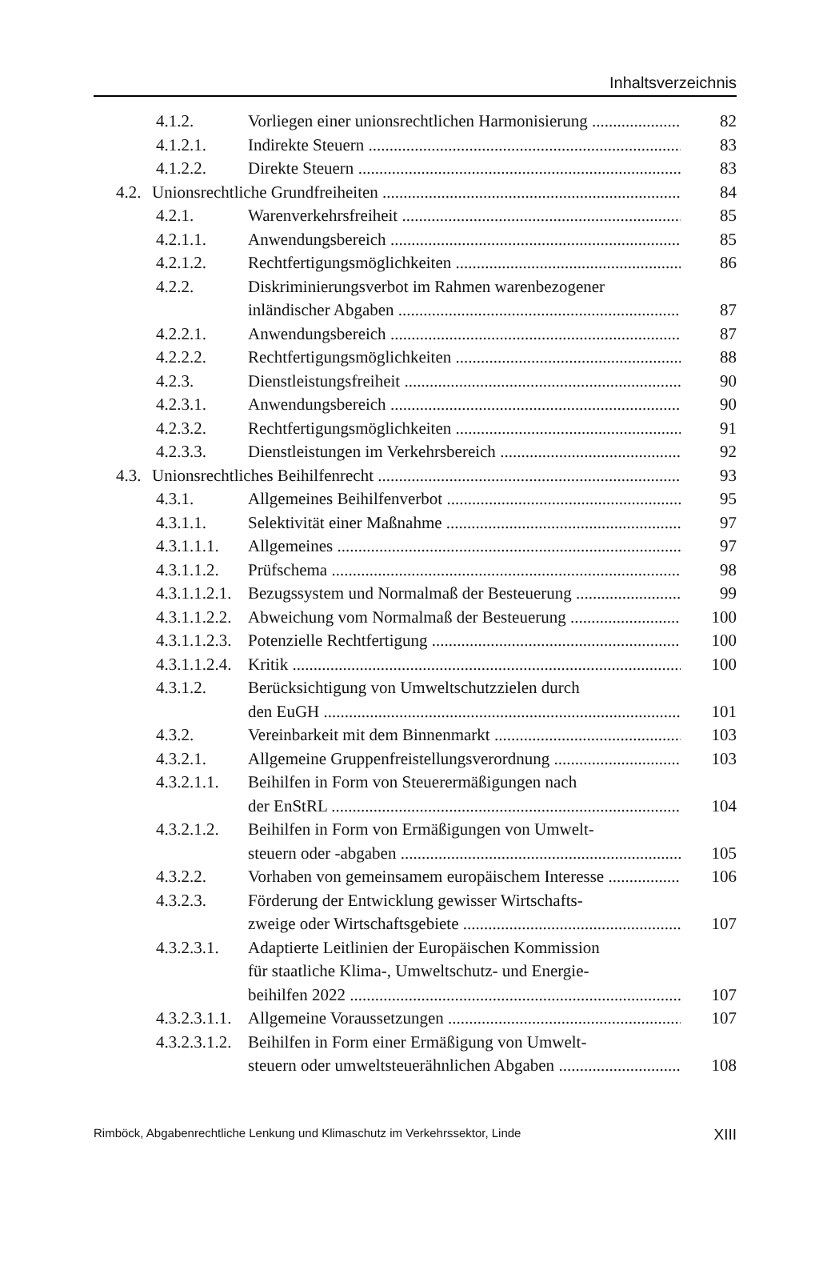Inhaltsverzeichnis
4.1.2. Vorliegen einer unionsrechtlichen Harmonisierung 82
4.1.2.1. Indirekte Steuern 83
4.1.2.2. Direkte Steuern 83
4.2. Unionsrechtliche Grundfreiheiten 84
4.2.1. Warenverkehrsfreiheit 85
4.2.1.1. Anwendungsbereich 85
4.2.1.2. Rechtfertigungsmöglichkeiten 86
4.2.2. Diskriminierungsverbot im Rahmen warenbezogener
inländischer Abgaben
87
4.2.2.1. Anwendungsbereich 87
4.2.2.2. Rechtfertigungsmöglichkeiten 88
4.2.3. Dienstleistungsfreiheit 90
4.2.3.1. Anwendungsbereich 90
4.2.3.2. Rechtfertigungsmöglichkeiten 91
4.2.3.3. Dienstleistungen im Verkehrsbereich 92
4.3. Unionsrechtliches Beihilfenrecht 93
4.3.1. Allgemeines Beihilfenverbot 95
4.3.1.1. Selektivität einer Maßnahme 97
4.3.1.1.1. Allgemeines 97
4.3.1.1.2. Prüfschema 98
4.3.1.1.2.1. Bezugssystem und Normalmaß der Besteuerung 99
4.3.1.1.2.2. Abweichung vom Normalmaß der Besteuerung 100
4.3.1.1.2.3. Potenzielle Rechtfertigung 100
4.3.1.1.2.4. Kritik 100
4.3.1.2. Berücksichtigung von Umweltschutzzielen durch
den EuGH
101
4.3.2. Vereinbarkeit mit dem Binnenmarkt 103
4.3.2.1. Allgemeine Gruppenfreistellungsverordnung 103
4.3.2.1.1. Beihilfen in Form von Steuerermäßigungen nach
der EnStRL
104
4.3.2.1.2. Beihilfen in Form von Ermäßigungen von Umwelt-
steuern oder -abgaben
105
4.3.2.2. Vorhaben von gemeinsamem europäischem Interesse 106
4.3.2.3. Förderung der Entwicklung gewisser Wirtschafts-
zweige oder Wirtschaftsgebiete
107
4.3.2.3.1. Adaptierte Leitlinien der Europäischen Kommission
für staatliche Klima-, Umweltschutz- und Energie-
beihilfen 2022
107
4.3.2.3.1.1. Allgemeine Voraussetzungen 107
4.3.2.3.1.2. Beihilfen in Form einer Ermäßigung von Umwelt-
steuern oder umweltsteuerähnlichen Abgaben
108
Rimböck, Abgabenrechtliche Lenkung und Klimaschutz im Verkehrssektor, Linde XIII